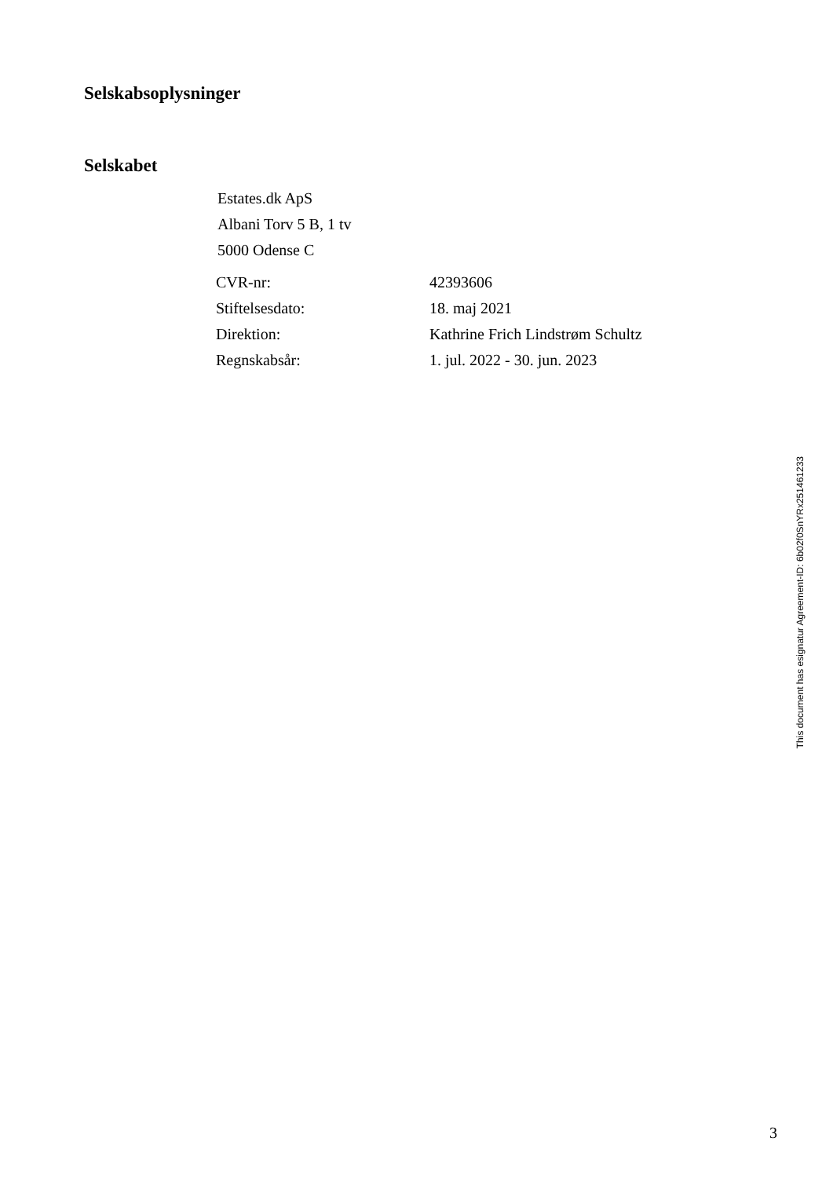Selskabsoplysninger
Selskabet
Estates.dk ApS
Albani Torv 5 B, 1 tv
5000 Odense C
| CVR-nr: | 42393606 |
| Stiftelsesdato: | 18. maj 2021 |
| Direktion: | Kathrine Frich Lindstrøm Schultz |
| Regnskabsår: | 1. jul. 2022 - 30. jun. 2023 |
This document has esignatur Agreement-ID: 6b02f0SnYRx251461233
3